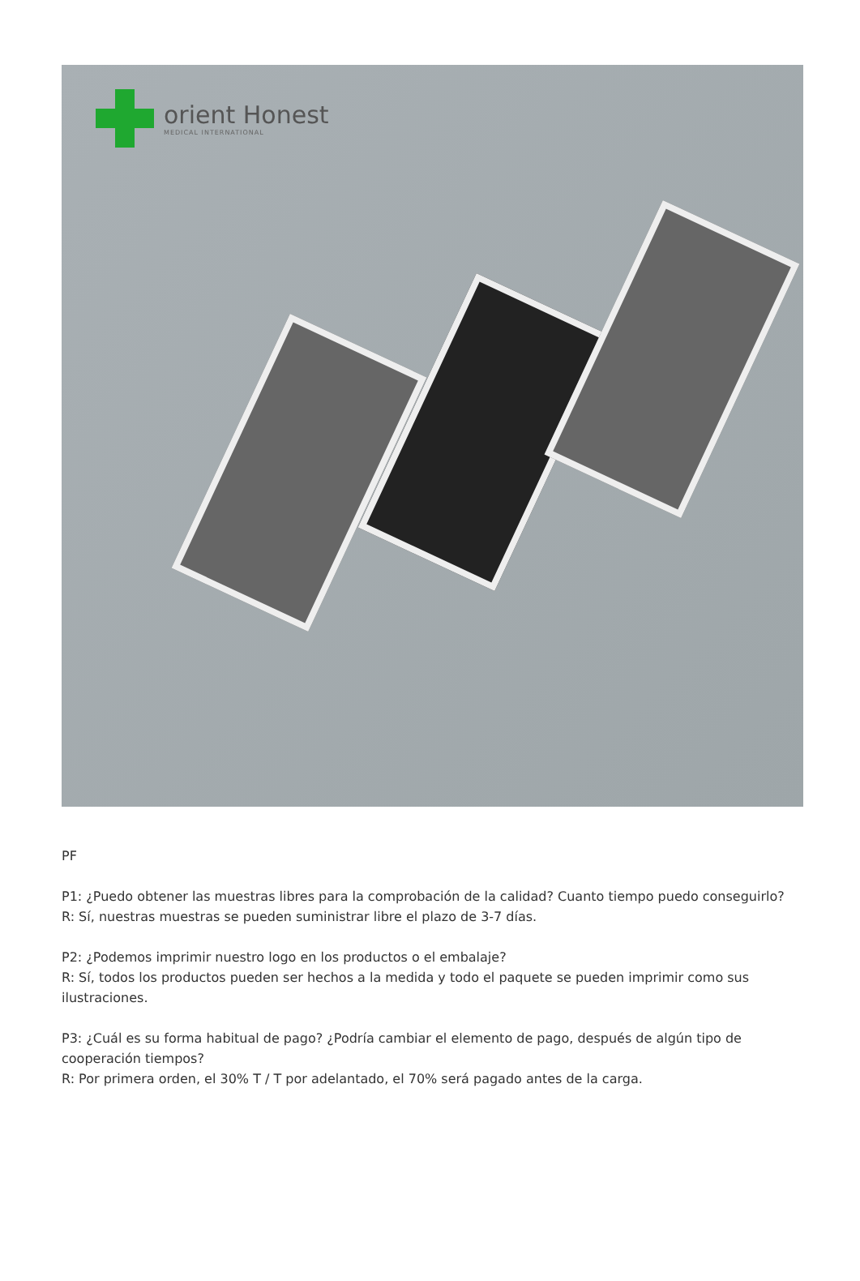orient Honest
MEDICAL INTERNATIONAL
PF
P1: ¿Puedo obtener las muestras libres para la comprobación de la calidad? Cuanto tiempo puedo conseguirlo?
R: Sí, nuestras muestras se pueden suministrar libre el plazo de 3-7 días.
P2: ¿Podemos imprimir nuestro logo en los productos o el embalaje?
R: Sí, todos los productos pueden ser hechos a la medida y todo el paquete se pueden imprimir como sus ilustraciones.
P3: ¿Cuál es su forma habitual de pago? ¿Podría cambiar el elemento de pago, después de algún tipo de cooperación tiempos?
R: Por primera orden, el 30% T / T por adelantado, el 70% será pagado antes de la carga.